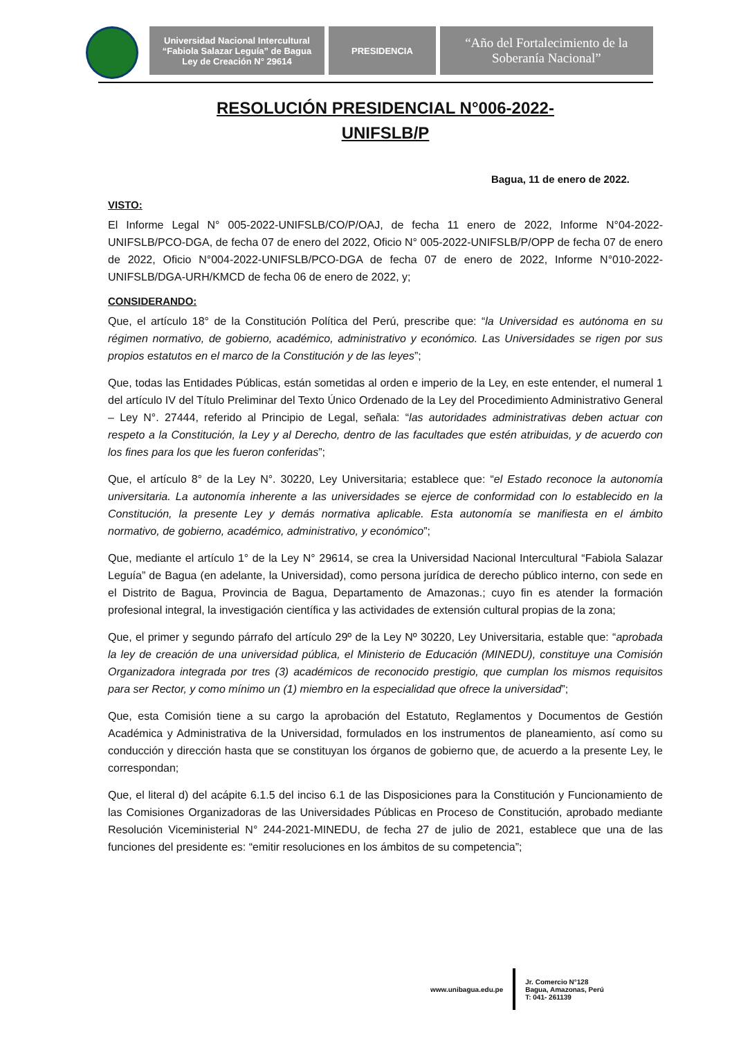Universidad Nacional Intercultural
“Fabiola Salazar Leguía” de Bagua
Ley de Creación N° 29614
PRESIDENCIA
“Año del Fortalecimiento de la
Soberanía Nacional”
RESOLUCIÓN PRESIDENCIAL N°006-2022-
UNIFSLB/P
Bagua, 11 de enero de 2022.
VISTO:
El Informe Legal N° 005-2022-UNIFSLB/CO/P/OAJ, de fecha 11 enero de 2022, Informe N°04-2022-UNIFSLB/PCO-DGA, de fecha 07 de enero del 2022, Oficio N° 005-2022-UNIFSLB/P/OPP de fecha 07 de enero de 2022, Oficio N°004-2022-UNIFSLB/PCO-DGA de fecha 07 de enero de 2022, Informe N°010-2022-UNIFSLB/DGA-URH/KMCD de fecha 06 de enero de 2022, y;
CONSIDERANDO:
Que, el artículo 18° de la Constitución Política del Perú, prescribe que: “la Universidad es autónoma en su régimen normativo, de gobierno, académico, administrativo y económico. Las Universidades se rigen por sus propios estatutos en el marco de la Constitución y de las leyes”;
Que, todas las Entidades Públicas, están sometidas al orden e imperio de la Ley, en este entender, el numeral 1 del artículo IV del Título Preliminar del Texto Único Ordenado de la Ley del Procedimiento Administrativo General – Ley N°. 27444, referido al Principio de Legal, señala: “las autoridades administrativas deben actuar con respeto a la Constitución, la Ley y al Derecho, dentro de las facultades que estén atribuidas, y de acuerdo con los fines para los que les fueron conferidas”;
Que, el artículo 8° de la Ley N°. 30220, Ley Universitaria; establece que: “el Estado reconoce la autonomía universitaria. La autonomía inherente a las universidades se ejerce de conformidad con lo establecido en la Constitución, la presente Ley y demás normativa aplicable. Esta autonomía se manifiesta en el ámbito normativo, de gobierno, académico, administrativo, y económico”;
Que, mediante el artículo 1° de la Ley N° 29614, se crea la Universidad Nacional Intercultural “Fabiola Salazar Leguía” de Bagua (en adelante, la Universidad), como persona jurídica de derecho público interno, con sede en el Distrito de Bagua, Provincia de Bagua, Departamento de Amazonas.; cuyo fin es atender la formación profesional integral, la investigación científica y las actividades de extensión cultural propias de la zona;
Que, el primer y segundo párrafo del artículo 29º de la Ley Nº 30220, Ley Universitaria, estable que: “aprobada la ley de creación de una universidad pública, el Ministerio de Educación (MINEDU), constituye una Comisión Organizadora integrada por tres (3) académicos de reconocido prestigio, que cumplan los mismos requisitos para ser Rector, y como mínimo un (1) miembro en la especialidad que ofrece la universidad”;
Que, esta Comisión tiene a su cargo la aprobación del Estatuto, Reglamentos y Documentos de Gestión Académica y Administrativa de la Universidad, formulados en los instrumentos de planeamiento, así como su conducción y dirección hasta que se constituyan los órganos de gobierno que, de acuerdo a la presente Ley, le correspondan;
Que, el literal d) del acápite 6.1.5 del inciso 6.1 de las Disposiciones para la Constitución y Funcionamiento de las Comisiones Organizadoras de las Universidades Públicas en Proceso de Constitución, aprobado mediante Resolución Viceministerial N° 244-2021-MINEDU, de fecha 27 de julio de 2021, establece que una de las funciones del presidente es: “emitir resoluciones en los ámbitos de su competencia”;
www.unibagua.edu.pe
Jr. Comercio N°128
Bagua, Amazonas, Perú
T: 041- 261139